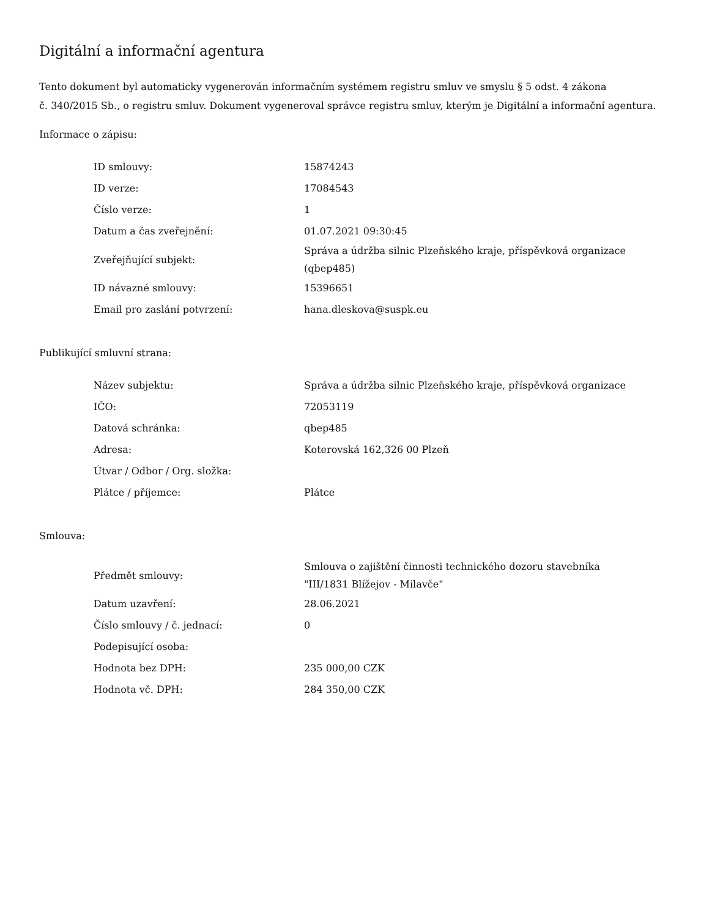Digitální a informační agentura
Tento dokument byl automaticky vygenerován informačním systémem registru smluv ve smyslu § 5 odst. 4 zákona
č. 340/2015 Sb., o registru smluv. Dokument vygeneroval správce registru smluv, kterým je Digitální a informační agentura.
Informace o zápisu:
| ID smlouvy: | 15874243 |
| ID verze: | 17084543 |
| Číslo verze: | 1 |
| Datum a čas zveřejnění: | 01.07.2021 09:30:45 |
| Zveřejňující subjekt: | Správa a údržba silnic Plzeňského kraje, příspěvková organizace (qbep485) |
| ID návazné smlouvy: | 15396651 |
| Email pro zaslání potvrzení: | hana.dleskova@suspk.eu |
Publikující smluvní strana:
| Název subjektu: | Správa a údržba silnic Plzeňského kraje, příspěvková organizace |
| IČO: | 72053119 |
| Datová schránka: | qbep485 |
| Adresa: | Koterovská 162,326 00 Plzeň |
| Útvar / Odbor / Org. složka: | |
| Plátce / příjemce: | Plátce |
Smlouva:
| Předmět smlouvy: | Smlouva o zajištění činnosti technického dozoru stavebníka "III/1831 Blížejov - Milavče" |
| Datum uzavření: | 28.06.2021 |
| Číslo smlouvy / č. jednací: | 0 |
| Podepisující osoba: | |
| Hodnota bez DPH: | 235 000,00 CZK |
| Hodnota vč. DPH: | 284 350,00 CZK |